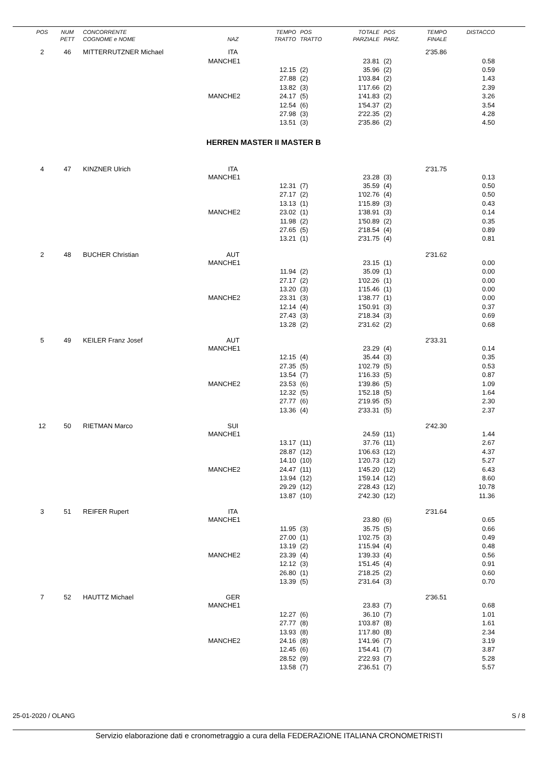| POS | NUM PETT | CONCORRENTE COGNOME e NOME | NAZ | TEMPO TRATTO | POS TRATTO | TOTALE PARZIALE | POS PARZ. | TEMPO FINALE | DISTACCO |
| --- | --- | --- | --- | --- | --- | --- | --- | --- | --- |
| 2 | 46 | MITTERRUTZNER Michael | ITA | | | | | 2'35.86 | |
| | | | MANCHE1 | | | 23.81 | (2) | | 0.58 |
| | | | | 12.15 | (2) | 35.96 | (2) | | 0.59 |
| | | | | 27.88 | (2) | 1'03.84 | (2) | | 1.43 |
| | | | | 13.82 | (3) | 1'17.66 | (2) | | 2.39 |
| | | | MANCHE2 | 24.17 | (5) | 1'41.83 | (2) | | 3.26 |
| | | | | 12.54 | (6) | 1'54.37 | (2) | | 3.54 |
| | | | | 27.98 | (3) | 2'22.35 | (2) | | 4.28 |
| | | | | 13.51 | (3) | 2'35.86 | (2) | | 4.50 |
| HERREN MASTER II MASTER B | | | | | | | | | |
| 4 | 47 | KINZNER Ulrich | ITA | | | | | 2'31.75 | |
| | | | MANCHE1 | | | 23.28 | (3) | | 0.13 |
| | | | | 12.31 | (7) | 35.59 | (4) | | 0.50 |
| | | | | 27.17 | (2) | 1'02.76 | (4) | | 0.50 |
| | | | | 13.13 | (1) | 1'15.89 | (3) | | 0.43 |
| | | | MANCHE2 | 23.02 | (1) | 1'38.91 | (3) | | 0.14 |
| | | | | 11.98 | (2) | 1'50.89 | (2) | | 0.35 |
| | | | | 27.65 | (5) | 2'18.54 | (4) | | 0.89 |
| | | | | 13.21 | (1) | 2'31.75 | (4) | | 0.81 |
| 2 | 48 | BUCHER Christian | AUT | | | | | 2'31.62 | |
| | | | MANCHE1 | | | 23.15 | (1) | | 0.00 |
| | | | | 11.94 | (2) | 35.09 | (1) | | 0.00 |
| | | | | 27.17 | (2) | 1'02.26 | (1) | | 0.00 |
| | | | | 13.20 | (3) | 1'15.46 | (1) | | 0.00 |
| | | | MANCHE2 | 23.31 | (3) | 1'38.77 | (1) | | 0.00 |
| | | | | 12.14 | (4) | 1'50.91 | (3) | | 0.37 |
| | | | | 27.43 | (3) | 2'18.34 | (3) | | 0.69 |
| | | | | 13.28 | (2) | 2'31.62 | (2) | | 0.68 |
| 5 | 49 | KEILER Franz Josef | AUT | | | | | 2'33.31 | |
| | | | MANCHE1 | | | 23.29 | (4) | | 0.14 |
| | | | | 12.15 | (4) | 35.44 | (3) | | 0.35 |
| | | | | 27.35 | (5) | 1'02.79 | (5) | | 0.53 |
| | | | | 13.54 | (7) | 1'16.33 | (5) | | 0.87 |
| | | | MANCHE2 | 23.53 | (6) | 1'39.86 | (5) | | 1.09 |
| | | | | 12.32 | (5) | 1'52.18 | (5) | | 1.64 |
| | | | | 27.77 | (6) | 2'19.95 | (5) | | 2.30 |
| | | | | 13.36 | (4) | 2'33.31 | (5) | | 2.37 |
| 12 | 50 | RIETMAN Marco | SUI | | | | | 2'42.30 | |
| | | | MANCHE1 | | | 24.59 | (11) | | 1.44 |
| | | | | 13.17 | (11) | 37.76 | (11) | | 2.67 |
| | | | | 28.87 | (12) | 1'06.63 | (12) | | 4.37 |
| | | | | 14.10 | (10) | 1'20.73 | (12) | | 5.27 |
| | | | MANCHE2 | 24.47 | (11) | 1'45.20 | (12) | | 6.43 |
| | | | | 13.94 | (12) | 1'59.14 | (12) | | 8.60 |
| | | | | 29.29 | (12) | 2'28.43 | (12) | | 10.78 |
| | | | | 13.87 | (10) | 2'42.30 | (12) | | 11.36 |
| 3 | 51 | REIFER Rupert | ITA | | | | | 2'31.64 | |
| | | | MANCHE1 | | | 23.80 | (6) | | 0.65 |
| | | | | 11.95 | (3) | 35.75 | (5) | | 0.66 |
| | | | | 27.00 | (1) | 1'02.75 | (3) | | 0.49 |
| | | | | 13.19 | (2) | 1'15.94 | (4) | | 0.48 |
| | | | MANCHE2 | 23.39 | (4) | 1'39.33 | (4) | | 0.56 |
| | | | | 12.12 | (3) | 1'51.45 | (4) | | 0.91 |
| | | | | 26.80 | (1) | 2'18.25 | (2) | | 0.60 |
| | | | | 13.39 | (5) | 2'31.64 | (3) | | 0.70 |
| 7 | 52 | HAUTTZ Michael | GER | | | | | 2'36.51 | |
| | | | MANCHE1 | | | 23.83 | (7) | | 0.68 |
| | | | | 12.27 | (6) | 36.10 | (7) | | 1.01 |
| | | | | 27.77 | (8) | 1'03.87 | (8) | | 1.61 |
| | | | | 13.93 | (8) | 1'17.80 | (8) | | 2.34 |
| | | | MANCHE2 | 24.16 | (8) | 1'41.96 | (7) | | 3.19 |
| | | | | 12.45 | (6) | 1'54.41 | (7) | | 3.87 |
| | | | | 28.52 | (9) | 2'22.93 | (7) | | 5.28 |
| | | | | 13.58 | (7) | 2'36.51 | (7) | | 5.57 |
25-01-2020 / OLANG S / 8
Servizio elaborazione dati e cronometraggio a cura della FEDERAZIONE ITALIANA CRONOMETRISTI